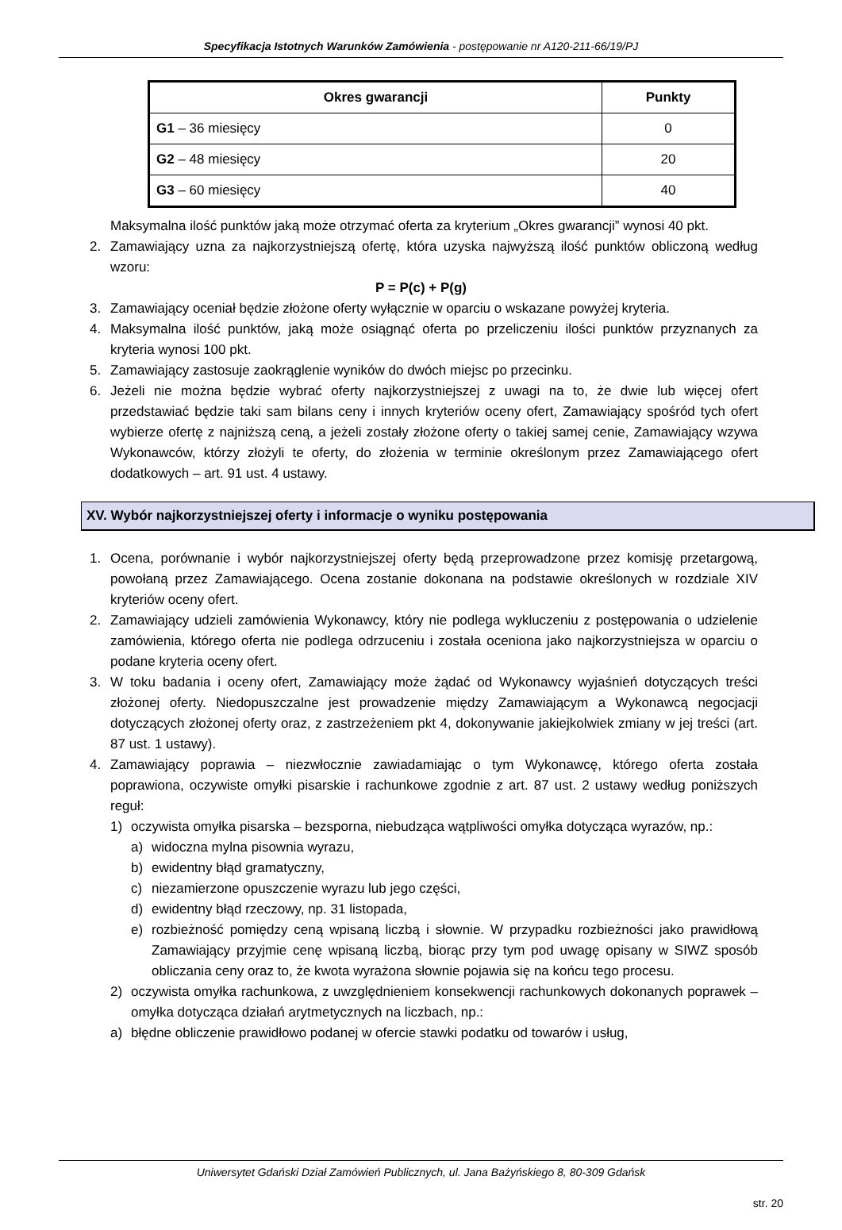Specyfikacja Istotnych Warunków Zamówienia - postępowanie nr A120-211-66/19/PJ
| Okres gwarancji | Punkty |
| --- | --- |
| G1 – 36 miesięcy | 0 |
| G2 – 48 miesięcy | 20 |
| G3 – 60 miesięcy | 40 |
Maksymalna ilość punktów jaką może otrzymać oferta za kryterium „Okres gwarancji” wynosi 40 pkt.
2. Zamawiający uzna za najkorzystniejszą ofertę, która uzyska najwyższą ilość punktów obliczoną według wzoru:
P = P(c) + P(g)
3. Zamawiający oceniał będzie złożone oferty wyłącznie w oparciu o wskazane powyżej kryteria.
4. Maksymalna ilość punktów, jaką może osiągnąć oferta po przeliczeniu ilości punktów przyznanych za kryteria wynosi 100 pkt.
5. Zamawiający zastosuje zaokrąglenie wyników do dwóch miejsc po przecinku.
6. Jeżeli nie można będzie wybrać oferty najkorzystniejszej z uwagi na to, że dwie lub więcej ofert przedstawiać będzie taki sam bilans ceny i innych kryteriów oceny ofert, Zamawiający spośród tych ofert wybierze ofertę z najniższą ceną, a jeżeli zostały złożone oferty o takiej samej cenie, Zamawiający wzywa Wykonawców, którzy złożyli te oferty, do złożenia w terminie określonym przez Zamawiającego ofert dodatkowych – art. 91 ust. 4 ustawy.
XV. Wybór najkorzystniejszej oferty i informacje o wyniku postępowania
1. Ocena, porównanie i wybór najkorzystniejszej oferty będą przeprowadzone przez komisję przetargową, powołaną przez Zamawiającego. Ocena zostanie dokonana na podstawie określonych w rozdziale XIV kryteriów oceny ofert.
2. Zamawiający udzieli zamówienia Wykonawcy, który nie podlega wykluczeniu z postępowania o udzielenie zamówienia, którego oferta nie podlega odrzuceniu i została oceniona jako najkorzystniejsza w oparciu o podane kryteria oceny ofert.
3. W toku badania i oceny ofert, Zamawiający może żądać od Wykonawcy wyjaśnień dotyczących treści złożonej oferty. Niedopuszczalne jest prowadzenie między Zamawiającym a Wykonawcą negocjacji dotyczących złożonej oferty oraz, z zastrzeżeniem pkt 4, dokonywanie jakiejkolwiek zmiany w jej treści (art. 87 ust. 1 ustawy).
4. Zamawiający poprawia – niezwłocznie zawiadamiając o tym Wykonawcę, którego oferta została poprawiona, oczywiste omyłki pisarskie i rachunkowe zgodnie z art. 87 ust. 2 ustawy według poniższych reguł:
1) oczywista omyłka pisarska – bezsporna, niebudząca wątpliwości omyłka dotycząca wyrazów, np.:
a) widoczna mylna pisownia wyrazu,
b) ewidentny błąd gramatyczny,
c) niezamierzone opuszczenie wyrazu lub jego części,
d) ewidentny błąd rzeczowy, np. 31 listopada,
e) rozbieżność pomiędzy ceną wpisaną liczbą i słownie. W przypadku rozbieżności jako prawidłową Zamawiający przyjmie cenę wpisaną liczbą, biorąc przy tym pod uwagę opisany w SIWZ sposób obliczania ceny oraz to, że kwota wyrażona słownie pojawia się na końcu tego procesu.
2) oczywista omyłka rachunkowa, z uwzględnieniem konsekwencji rachunkowych dokonanych poprawek – omyłka dotycząca działań arytmetycznych na liczbach, np.:
a) błędne obliczenie prawidłowo podanej w ofercie stawki podatku od towarów i usług,
Uniwersytet Gdański Dział Zamówień Publicznych, ul. Jana Bażyńskiego 8, 80-309 Gdańsk
str. 20